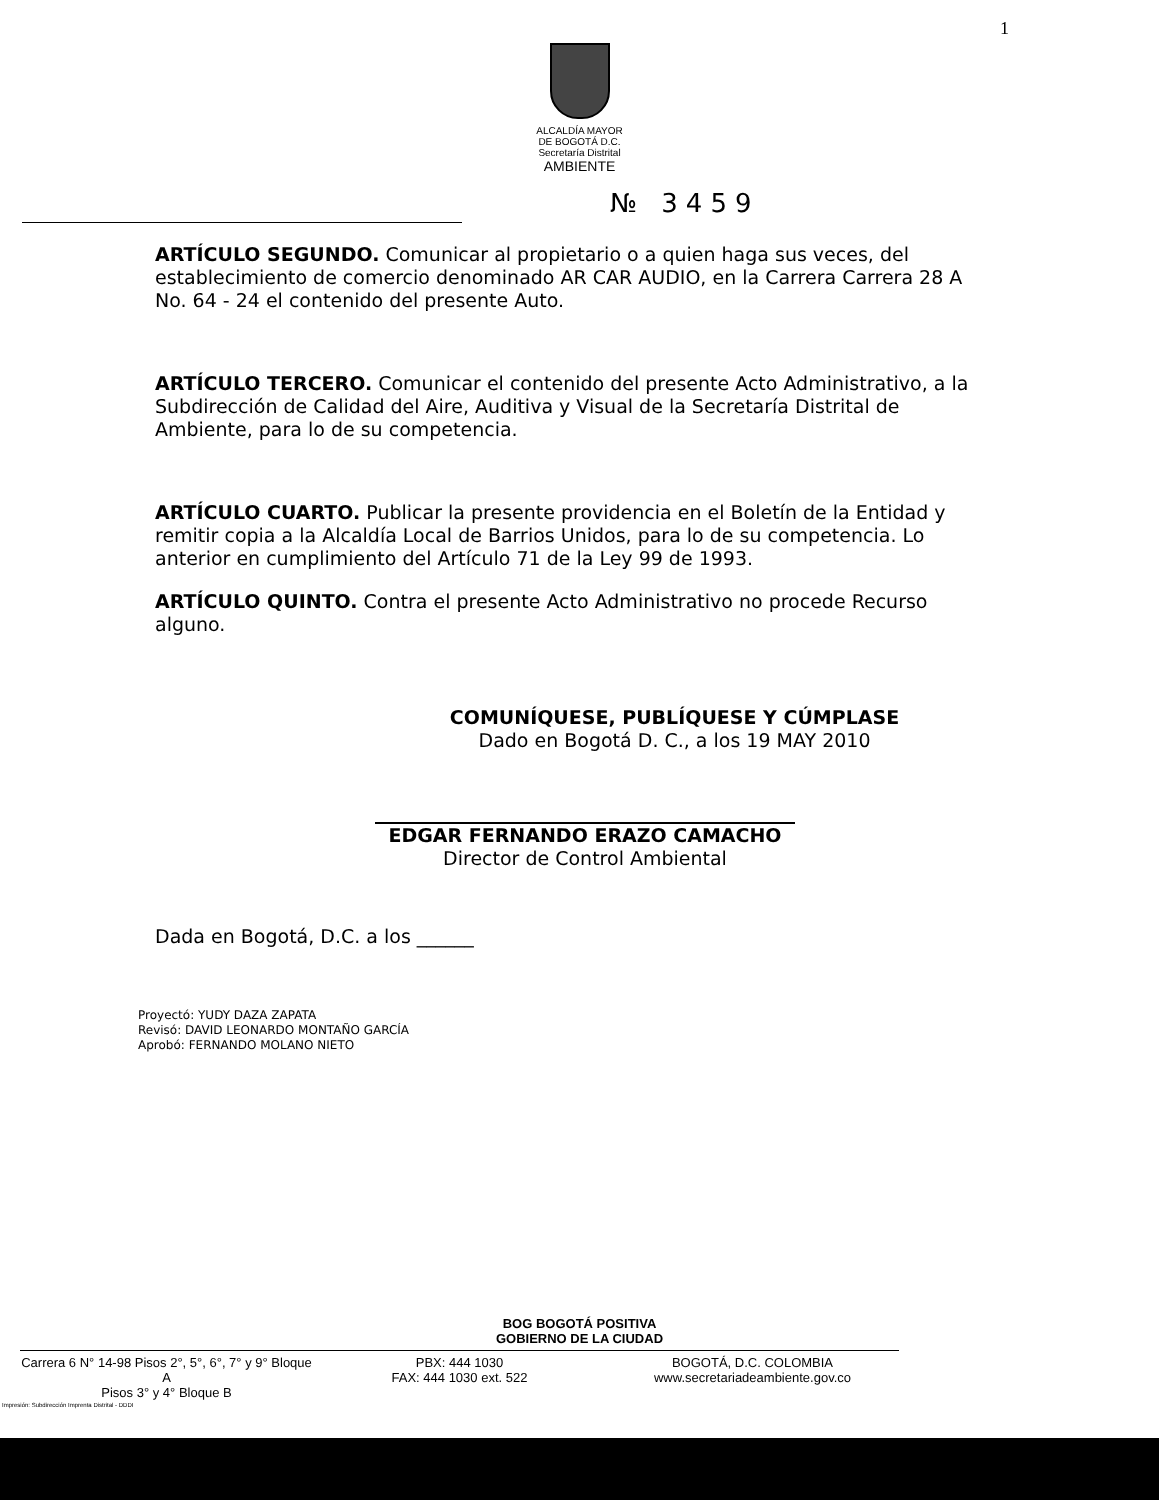1
ALCALDÍA MAYOR
DE BOGOTÁ D.C.
Secretaría Distrital
AMBIENTE
№ 3459
ARTÍCULO SEGUNDO. Comunicar al propietario o a quien haga sus veces, del establecimiento de comercio denominado AR CAR AUDIO, en la Carrera Carrera 28 A No. 64 - 24 el contenido del presente Auto.
ARTÍCULO TERCERO. Comunicar el contenido del presente Acto Administrativo, a la Subdirección de Calidad del Aire, Auditiva y Visual de la Secretaría Distrital de Ambiente, para lo de su competencia.
ARTÍCULO CUARTO. Publicar la presente providencia en el Boletín de la Entidad y remitir copia a la Alcaldía Local de Barrios Unidos, para lo de su competencia. Lo anterior en cumplimiento del Artículo 71 de la Ley 99 de 1993.
ARTÍCULO QUINTO. Contra el presente Acto Administrativo no procede Recurso alguno.
COMUNÍQUESE, PUBLÍQUESE Y CÚMPLASE
Dado en Bogotá D. C., a los 19 MAY 2010
EDGAR FERNANDO ERAZO CAMACHO
Director de Control Ambiental
Dada en Bogotá, D.C. a los ______
Proyectó: YUDY DAZA ZAPATA
Revisó: DAVID LEONARDO MONTAÑO GARCÍA
Aprobó: FERNANDO MOLANO NIETO
BOG BOGOTÁ POSITIVA
GOBIERNO DE LA CIUDAD
Carrera 6 N° 14-98 Pisos 2°, 5°, 6°, 7° y 9° Bloque A
Pisos 3° y 4° Bloque B
PBX: 444 1030
FAX: 444 1030 ext. 522
BOGOTÁ, D.C. COLOMBIA
www.secretariadeambiente.gov.co
Impresión: Subdirección Imprenta Distrital - DDDI